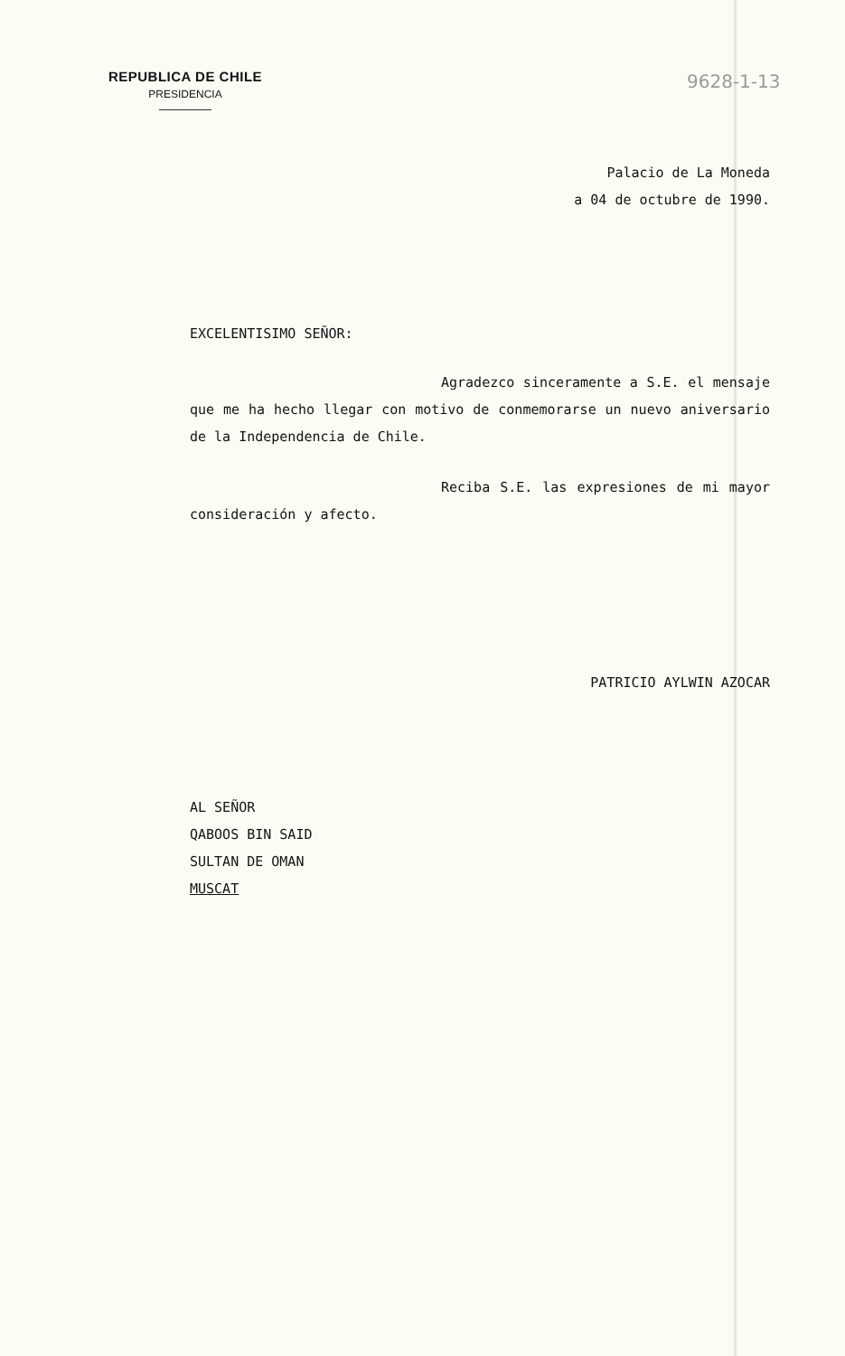REPUBLICA DE CHILE
PRESIDENCIA
9628-1-13
Palacio de La Moneda
a 04 de octubre de 1990.
EXCELENTISIMO SEÑOR:
Agradezco sinceramente a S.E. el mensaje que me ha hecho llegar con motivo de conmemorarse un nuevo aniversario de la Independencia de Chile.
Reciba S.E. las expresiones de mi mayor consideración y afecto.
PATRICIO AYLWIN AZOCAR
AL SEÑOR
QABOOS BIN SAID
SULTAN DE OMAN
MUSCAT